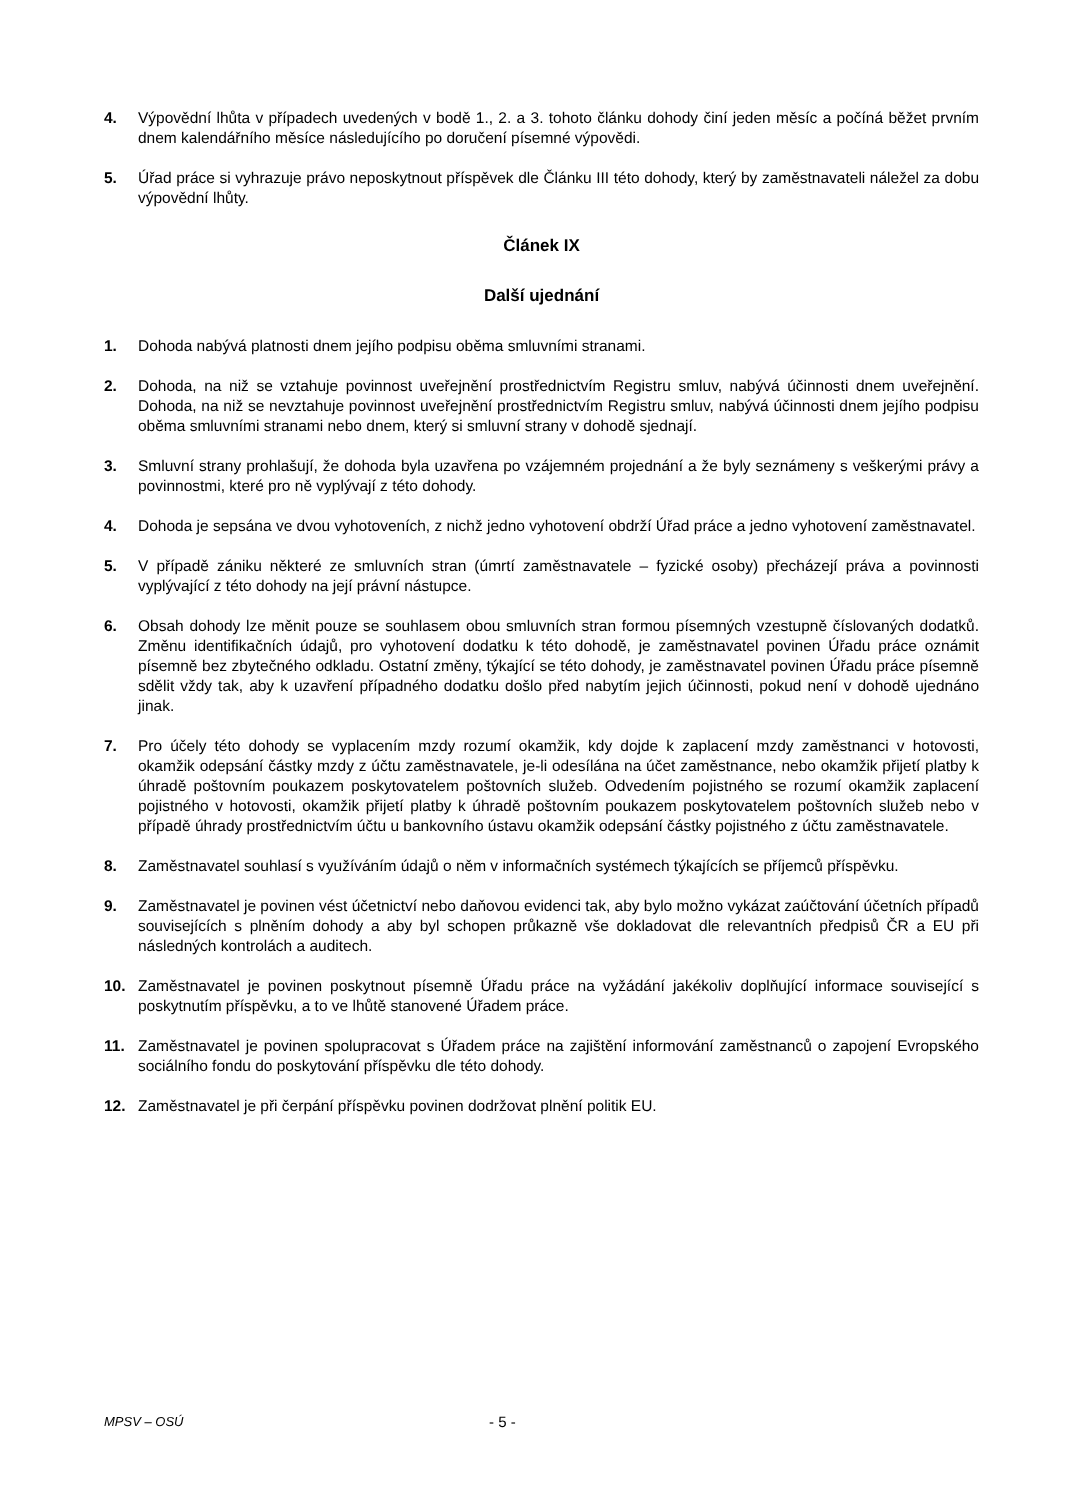4. Výpovědní lhůta v případech uvedených v bodě 1., 2. a 3. tohoto článku dohody činí jeden měsíc a počíná běžet prvním dnem kalendářního měsíce následujícího po doručení písemné výpovědi.
5. Úřad práce si vyhrazuje právo neposkytnout příspěvek dle Článku III této dohody, který by zaměstnavateli náležel za dobu výpovědní lhůty.
Článek IX
Další ujednání
1. Dohoda nabývá platnosti dnem jejího podpisu oběma smluvními stranami.
2. Dohoda, na niž se vztahuje povinnost uveřejnění prostřednictvím Registru smluv, nabývá účinnosti dnem uveřejnění. Dohoda, na niž se nevztahuje povinnost uveřejnění prostřednictvím Registru smluv, nabývá účinnosti dnem jejího podpisu oběma smluvními stranami nebo dnem, který si smluvní strany v dohodě sjednají.
3. Smluvní strany prohlašují, že dohoda byla uzavřena po vzájemném projednání a že byly seznámeny s veškerými právy a povinnostmi, které pro ně vyplývají z této dohody.
4. Dohoda je sepsána ve dvou vyhotoveních, z nichž jedno vyhotovení obdrží Úřad práce a jedno vyhotovení zaměstnavatel.
5. V případě zániku některé ze smluvních stran (úmrtí zaměstnavatele – fyzické osoby) přecházejí práva a povinnosti vyplývající z této dohody na její právní nástupce.
6. Obsah dohody lze měnit pouze se souhlasem obou smluvních stran formou písemných vzestupně číslovaných dodatků. Změnu identifikačních údajů, pro vyhotovení dodatku k této dohodě, je zaměstnavatel povinen Úřadu práce oznámit písemně bez zbytečného odkladu. Ostatní změny, týkající se této dohody, je zaměstnavatel povinen Úřadu práce písemně sdělit vždy tak, aby k uzavření případného dodatku došlo před nabytím jejich účinnosti, pokud není v dohodě ujednáno jinak.
7. Pro účely této dohody se vyplacením mzdy rozumí okamžik, kdy dojde k zaplacení mzdy zaměstnanci v hotovosti, okamžik odepsání částky mzdy z účtu zaměstnavatele, je-li odesílána na účet zaměstnance, nebo okamžik přijetí platby k úhradě poštovním poukazem poskytovatelem poštovních služeb. Odvedením pojistného se rozumí okamžik zaplacení pojistného v hotovosti, okamžik přijetí platby k úhradě poštovním poukazem poskytovatelem poštovních služeb nebo v případě úhrady prostřednictvím účtu u bankovního ústavu okamžik odepsání částky pojistného z účtu zaměstnavatele.
8. Zaměstnavatel souhlasí s využíváním údajů o něm v informačních systémech týkajících se příjemců příspěvku.
9. Zaměstnavatel je povinen vést účetnictví nebo daňovou evidenci tak, aby bylo možno vykázat zaúčtování účetních případů souvisejících s plněním dohody a aby byl schopen průkazně vše dokladovat dle relevantních předpisů ČR a EU při následných kontrolách a auditech.
10. Zaměstnavatel je povinen poskytnout písemně Úřadu práce na vyžádání jakékoliv doplňující informace související s poskytnutím příspěvku, a to ve lhůtě stanovené Úřadem práce.
11. Zaměstnavatel je povinen spolupracovat s Úřadem práce na zajištění informování zaměstnanců o zapojení Evropského sociálního fondu do poskytování příspěvku dle této dohody.
12. Zaměstnavatel je při čerpání příspěvku povinen dodržovat plnění politik EU.
MPSV – OSÚ - 5 -